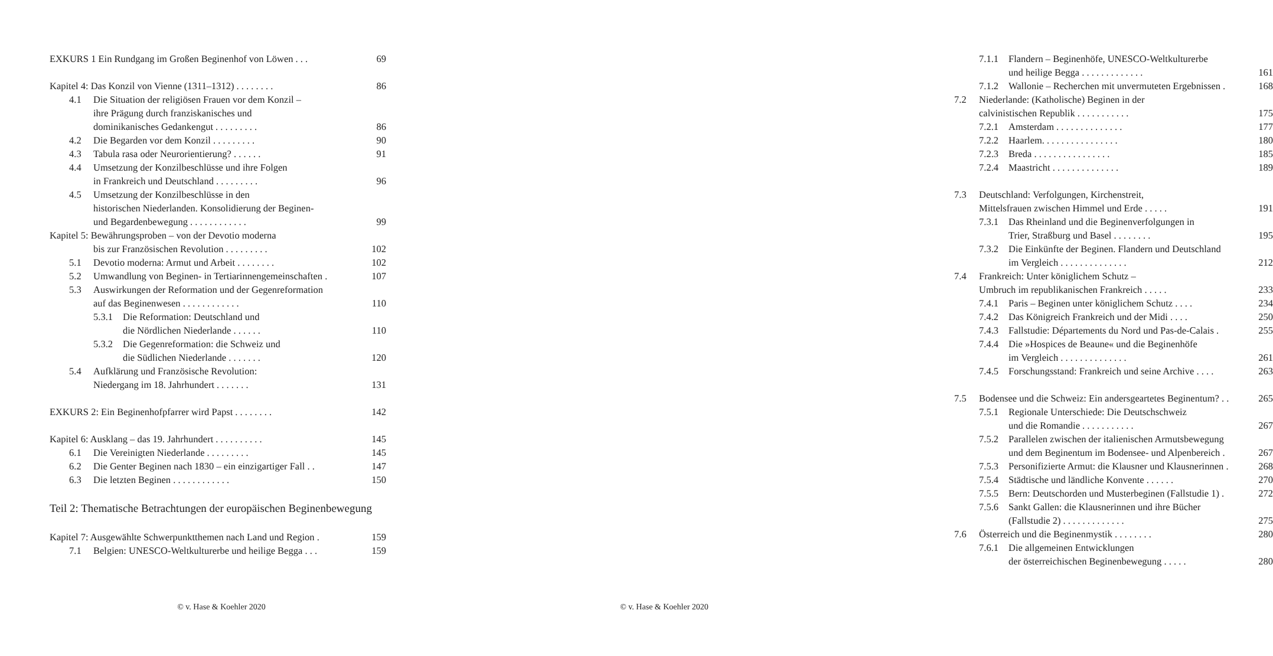EXKURS 1 Ein Rundgang im Großen Beginenhof von Löwen . . . 69
Kapitel 4: Das Konzil von Vienne (1311–1312) . . . . . . . . 86
4.1 Die Situation der religiösen Frauen vor dem Konzil –
ihre Prägung durch franziskanisches und
dominikanisches Gedankengut . . . . . . . . . 86
4.2 Die Begarden vor dem Konzil . . . . . . . . . 90
4.3 Tabula rasa oder Neurorientierung? . . . . . . 91
4.4 Umsetzung der Konzilbeschlüsse und ihre Folgen
in Frankreich und Deutschland . . . . . . . . . 96
4.5 Umsetzung der Konzilbeschlüsse in den
historischen Niederlanden. Konsolidierung der Beginen-
und Begardenbewegung . . . . . . . . . . . . 99
Kapitel 5: Bewährungsproben – von der Devotio moderna
bis zur Französischen Revolution . . . . . . . . . 102
5.1 Devotio moderna: Armut und Arbeit . . . . . . . . 102
5.2 Umwandlung von Beginen- in Tertiarinnengemeinschaften . 107
5.3 Auswirkungen der Reformation und der Gegenreformation
auf das Beginenwesen . . . . . . . . . . . . 110
5.3.1 Die Reformation: Deutschland und
die Nördlichen Niederlande . . . . . . 110
5.3.2 Die Gegenreformation: die Schweiz und
die Südlichen Niederlande . . . . . . . 120
5.4 Aufklärung und Französische Revolution:
Niedergang im 18. Jahrhundert . . . . . . . 131
EXKURS 2: Ein Beginenhofpfarrer wird Papst . . . . . . . . 142
Kapitel 6: Ausklang – das 19. Jahrhundert . . . . . . . . . . 145
6.1 Die Vereinigten Niederlande . . . . . . . . . 145
6.2 Die Genter Beginen nach 1830 – ein einzigartiger Fall . . 147
6.3 Die letzten Beginen . . . . . . . . . . . . 150
Teil 2: Thematische Betrachtungen der europäischen Beginenbewegung
Kapitel 7: Ausgewählte Schwerpunktthemen nach Land und Region . 159
7.1 Belgien: UNESCO-Weltkulturerbe und heilige Begga . . . 159
© v. Hase & Koehler 2020
7.1.1 Flandern – Beginenhöfe, UNESCO-Weltkulturerbe
und heilige Begga . . . . . . . . . . . . . 161
7.1.2 Wallonie – Recherchen mit unvermuteten Ergebnissen . 168
7.2 Niederlande: (Katholische) Beginen in der
calvinistischen Republik . . . . . . . . . . . 175
7.2.1 Amsterdam . . . . . . . . . . . . . . 177
7.2.2 Haarlem. . . . . . . . . . . . . . . . 180
7.2.3 Breda . . . . . . . . . . . . . . . . 185
7.2.4 Maastricht . . . . . . . . . . . . . . 189
7.3 Deutschland: Verfolgungen, Kirchenstreit,
Mittelsfrauen zwischen Himmel und Erde . . . . . 191
7.3.1 Das Rheinland und die Beginenverfolgungen in
Trier, Straßburg und Basel . . . . . . . . 195
7.3.2 Die Einkünfte der Beginen. Flandern und Deutschland
im Vergleich . . . . . . . . . . . . . . 212
7.4 Frankreich: Unter königlichem Schutz –
Umbruch im republikanischen Frankreich . . . . . 233
7.4.1 Paris – Beginen unter königlichem Schutz . . . . 234
7.4.2 Das Königreich Frankreich und der Midi . . . . 250
7.4.3 Fallstudie: Départements du Nord und Pas-de-Calais . 255
7.4.4 Die »Hospices de Beaune« und die Beginenhöfe
im Vergleich . . . . . . . . . . . . . . 261
7.4.5 Forschungsstand: Frankreich und seine Archive . . . . 263
7.5 Bodensee und die Schweiz: Ein andersgeartetes Beginentum? . . 265
7.5.1 Regionale Unterschiede: Die Deutschschweiz
und die Romandie . . . . . . . . . . . 267
7.5.2 Parallelen zwischen der italienischen Armutsbewegung
und dem Beginentum im Bodensee- und Alpenbereich . 267
7.5.3 Personifizierte Armut: die Klausner und Klausnerinnen . 268
7.5.4 Städtische und ländliche Konvente . . . . . . 270
7.5.5 Bern: Deutschorden und Musterbeginen (Fallstudie 1) . 272
7.5.6 Sankt Gallen: die Klausnerinnen und ihre Bücher
(Fallstudie 2) . . . . . . . . . . . . . 275
7.6 Österreich und die Beginenmystik . . . . . . . . 280
7.6.1 Die allgemeinen Entwicklungen
der österreichischen Beginenbewegung . . . . . 280
© v. Hase & Koehler 2020